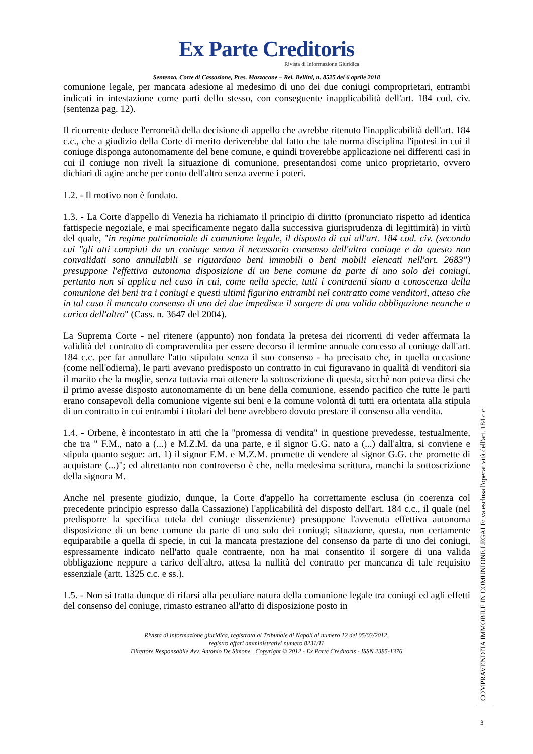Ex Parte Creditoris
Rivista di Informazione Giuridica
Sentenza, Corte di Cassazione, Pres. Mazzacane – Rel. Bellini, n. 8525 del 6 aprile 2018
comunione legale, per mancata adesione al medesimo di uno dei due coniugi comproprietari, entrambi indicati in intestazione come parti dello stesso, con conseguente inapplicabilità dell'art. 184 cod. civ. (sentenza pag. 12).
Il ricorrente deduce l'erroneità della decisione di appello che avrebbe ritenuto l'inapplicabilità dell'art. 184 c.c., che a giudizio della Corte di merito deriverebbe dal fatto che tale norma disciplina l'ipotesi in cui il coniuge disponga autonomamente del bene comune, e quindi troverebbe applicazione nei differenti casi in cui il coniuge non riveli la situazione di comunione, presentandosi come unico proprietario, ovvero dichiari di agire anche per conto dell'altro senza averne i poteri.
1.2. - Il motivo non è fondato.
1.3. - La Corte d'appello di Venezia ha richiamato il principio di diritto (pronunciato rispetto ad identica fattispecie negoziale, e mai specificamente negato dalla successiva giurisprudenza di legittimità) in virtù del quale, "in regime patrimoniale di comunione legale, il disposto di cui all'art. 184 cod. civ. (secondo cui "gli atti compiuti da un coniuge senza il necessario consenso dell'altro coniuge e da questo non convalidati sono annullabili se riguardano beni immobili o beni mobili elencati nell'art. 2683") presuppone l'effettiva autonoma disposizione di un bene comune da parte di uno solo dei coniugi, pertanto non si applica nel caso in cui, come nella specie, tutti i contraenti siano a conoscenza della comunione dei beni tra i coniugi e questi ultimi figurino entrambi nel contratto come venditori, atteso che in tal caso il mancato consenso di uno dei due impedisce il sorgere di una valida obbligazione neanche a carico dell'altro" (Cass. n. 3647 del 2004).
La Suprema Corte - nel ritenere (appunto) non fondata la pretesa dei ricorrenti di veder affermata la validità del contratto di compravendita per essere decorso il termine annuale concesso al coniuge dall'art. 184 c.c. per far annullare l'atto stipulato senza il suo consenso - ha precisato che, in quella occasione (come nell'odierna), le parti avevano predisposto un contratto in cui figuravano in qualità di venditori sia il marito che la moglie, senza tuttavia mai ottenere la sottoscrizione di questa, sicchè non poteva dirsi che il primo avesse disposto autonomamente di un bene della comunione, essendo pacifico che tutte le parti erano consapevoli della comunione vigente sui beni e la comune volontà di tutti era orientata alla stipula di un contratto in cui entrambi i titolari del bene avrebbero dovuto prestare il consenso alla vendita.
1.4. - Orbene, è incontestato in atti che la "promessa di vendita" in questione prevedesse, testualmente, che tra " F.M., nato a (...) e M.Z.M. da una parte, e il signor G.G. nato a (...) dall'altra, si conviene e stipula quanto segue: art. 1) il signor F.M. e M.Z.M. promette di vendere al signor G.G. che promette di acquistare (...)"; ed altrettanto non controverso è che, nella medesima scrittura, manchi la sottoscrizione della signora M.
Anche nel presente giudizio, dunque, la Corte d'appello ha correttamente esclusa (in coerenza col precedente principio espresso dalla Cassazione) l'applicabilità del disposto dell'art. 184 c.c., il quale (nel predisporre la specifica tutela del coniuge dissenziente) presuppone l'avvenuta effettiva autonoma disposizione di un bene comune da parte di uno solo dei coniugi; situazione, questa, non certamente equiparabile a quella di specie, in cui la mancata prestazione del consenso da parte di uno dei coniugi, espressamente indicato nell'atto quale contraente, non ha mai consentito il sorgere di una valida obbligazione neppure a carico dell'altro, attesa la nullità del contratto per mancanza di tale requisito essenziale (artt. 1325 c.c. e ss.).
1.5. - Non si tratta dunque di rifarsi alla peculiare natura della comunione legale tra coniugi ed agli effetti del consenso del coniuge, rimasto estraneo all'atto di disposizione posto in
Rivista di informazione giuridica, registrata al Tribunale di Napoli al numero 12 del 05/03/2012,
registro affari amministrativi numero 8231/11
Direttore Responsabile Avv. Antonio De Simone | Copyright © 2012 - Ex Parte Creditoris - ISSN 2385-1376
COMPRAVENDITA IMMOBILE IN COMUNIONE LEGALE: va esclusa l'operatività dell'art. 184 c.c.
3